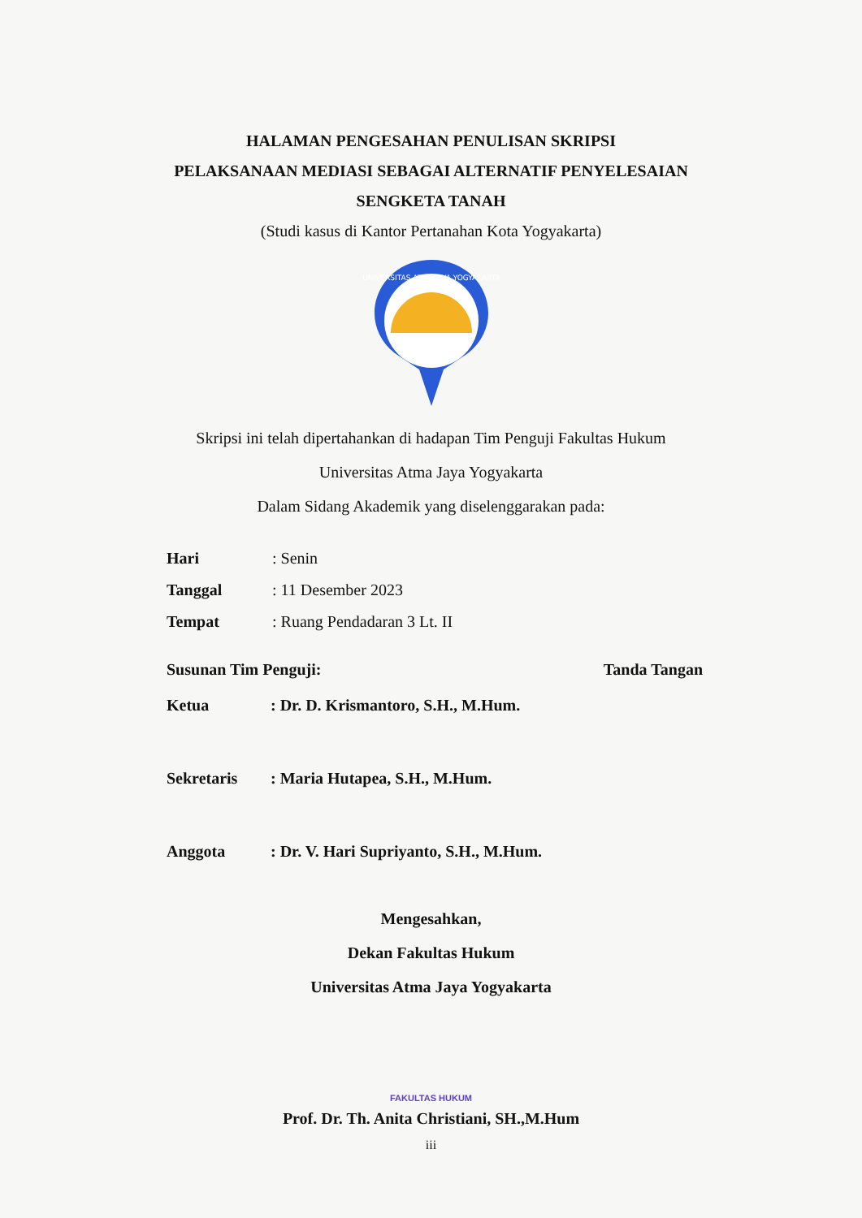HALAMAN PENGESAHAN PENULISAN SKRIPSI
PELAKSANAAN MEDIASI SEBAGAI ALTERNATIF PENYELESAIAN
SENGKETA TANAH
(Studi kasus di Kantor Pertanahan Kota Yogyakarta)
UNIVERSITAS ATMA JAYA YOGYAKARTA
Skripsi ini telah dipertahankan di hadapan Tim Penguji Fakultas Hukum
Universitas Atma Jaya Yogyakarta
Dalam Sidang Akademik yang diselenggarakan pada:
| Hari | : Senin |
| Tanggal | : 11 Desember 2023 |
| Tempat | : Ruang Pendadaran 3 Lt. II |
| Susunan Tim Penguji: | | Tanda Tangan |
| Ketua | : Dr. D. Krismantoro, S.H., M.Hum. | |
| Sekretaris | : Maria Hutapea, S.H., M.Hum. | |
| Anggota | : Dr. V. Hari Supriyanto, S.H., M.Hum. | |
Mengesahkan,
Dekan Fakultas Hukum
Universitas Atma Jaya Yogyakarta
FAKULTAS HUKUM
Prof. Dr. Th. Anita Christiani, SH.,M.Hum
iii